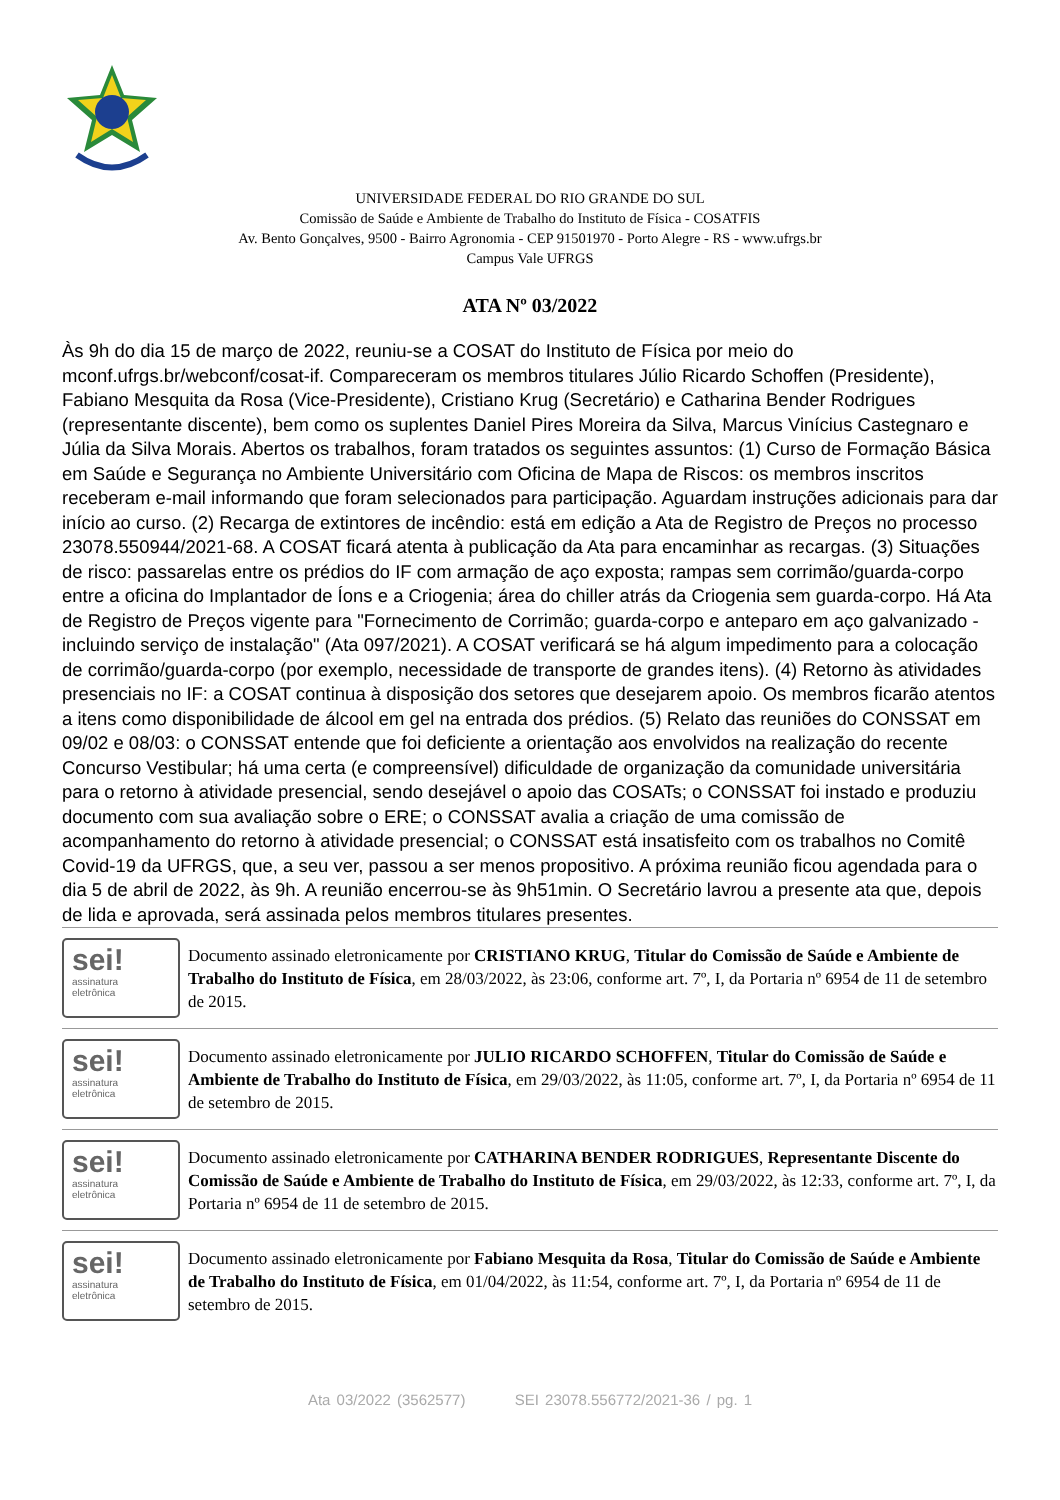UNIVERSIDADE FEDERAL DO RIO GRANDE DO SUL
Comissão de Saúde e Ambiente de Trabalho do Instituto de Física - COSATFIS
Av. Bento Gonçalves, 9500 - Bairro Agronomia - CEP 91501970 - Porto Alegre - RS - www.ufrgs.br
Campus Vale UFRGS
ATA Nº 03/2022
Às 9h do dia 15 de março de 2022, reuniu-se a COSAT do Instituto de Física por meio do mconf.ufrgs.br/webconf/cosat-if. Compareceram os membros titulares Júlio Ricardo Schoffen (Presidente), Fabiano Mesquita da Rosa (Vice-Presidente), Cristiano Krug (Secretário) e Catharina Bender Rodrigues (representante discente), bem como os suplentes Daniel Pires Moreira da Silva, Marcus Vinícius Castegnaro e Júlia da Silva Morais. Abertos os trabalhos, foram tratados os seguintes assuntos: (1) Curso de Formação Básica em Saúde e Segurança no Ambiente Universitário com Oficina de Mapa de Riscos: os membros inscritos receberam e-mail informando que foram selecionados para participação. Aguardam instruções adicionais para dar início ao curso. (2) Recarga de extintores de incêndio: está em edição a Ata de Registro de Preços no processo 23078.550944/2021-68. A COSAT ficará atenta à publicação da Ata para encaminhar as recargas. (3) Situações de risco: passarelas entre os prédios do IF com armação de aço exposta; rampas sem corrimão/guarda-corpo entre a oficina do Implantador de Íons e a Criogenia; área do chiller atrás da Criogenia sem guarda-corpo. Há Ata de Registro de Preços vigente para "Fornecimento de Corrimão; guarda-corpo e anteparo em aço galvanizado - incluindo serviço de instalação" (Ata 097/2021). A COSAT verificará se há algum impedimento para a colocação de corrimão/guarda-corpo (por exemplo, necessidade de transporte de grandes itens). (4) Retorno às atividades presenciais no IF: a COSAT continua à disposição dos setores que desejarem apoio. Os membros ficarão atentos a itens como disponibilidade de álcool em gel na entrada dos prédios. (5) Relato das reuniões do CONSSAT em 09/02 e 08/03: o CONSSAT entende que foi deficiente a orientação aos envolvidos na realização do recente Concurso Vestibular; há uma certa (e compreensível) dificuldade de organização da comunidade universitária para o retorno à atividade presencial, sendo desejável o apoio das COSATs; o CONSSAT foi instado e produziu documento com sua avaliação sobre o ERE; o CONSSAT avalia a criação de uma comissão de acompanhamento do retorno à atividade presencial; o CONSSAT está insatisfeito com os trabalhos no Comitê Covid-19 da UFRGS, que, a seu ver, passou a ser menos propositivo. A próxima reunião ficou agendada para o dia 5 de abril de 2022, às 9h. A reunião encerrou-se às 9h51min. O Secretário lavrou a presente ata que, depois de lida e aprovada, será assinada pelos membros titulares presentes.
sei!
assinatura
eletrônica
Documento assinado eletronicamente por CRISTIANO KRUG, Titular do Comissão de Saúde e Ambiente de Trabalho do Instituto de Física, em 28/03/2022, às 23:06, conforme art. 7º, I, da Portaria nº 6954 de 11 de setembro de 2015.
sei!
assinatura
eletrônica
Documento assinado eletronicamente por JULIO RICARDO SCHOFFEN, Titular do Comissão de Saúde e Ambiente de Trabalho do Instituto de Física, em 29/03/2022, às 11:05, conforme art. 7º, I, da Portaria nº 6954 de 11 de setembro de 2015.
sei!
assinatura
eletrônica
Documento assinado eletronicamente por CATHARINA BENDER RODRIGUES, Representante Discente do Comissão de Saúde e Ambiente de Trabalho do Instituto de Física, em 29/03/2022, às 12:33, conforme art. 7º, I, da Portaria nº 6954 de 11 de setembro de 2015.
sei!
assinatura
eletrônica
Documento assinado eletronicamente por Fabiano Mesquita da Rosa, Titular do Comissão de Saúde e Ambiente de Trabalho do Instituto de Física, em 01/04/2022, às 11:54, conforme art. 7º, I, da Portaria nº 6954 de 11 de setembro de 2015.
Ata 03/2022 (3562577) SEI 23078.556772/2021-36 / pg. 1